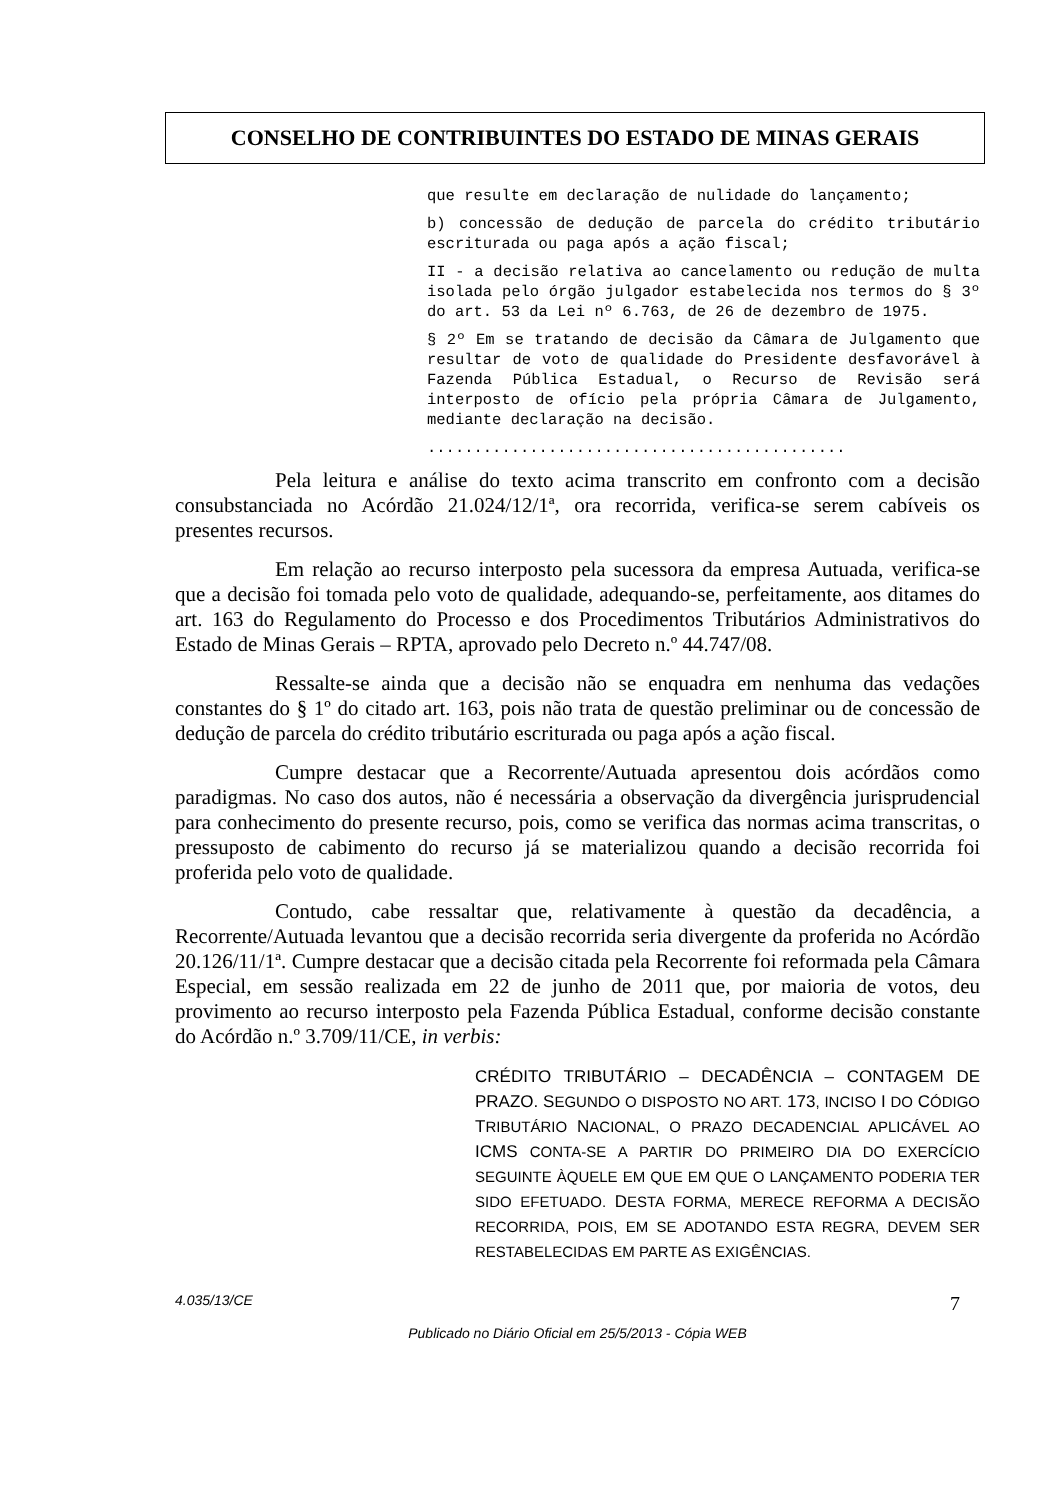CONSELHO DE CONTRIBUINTES DO ESTADO DE MINAS GERAIS
que resulte em declaração de nulidade do lançamento;
b) concessão de dedução de parcela do crédito tributário escriturada ou paga após a ação fiscal;
II - a decisão relativa ao cancelamento ou redução de multa isolada pelo órgão julgador estabelecida nos termos do § 3º do art. 53 da Lei nº 6.763, de 26 de dezembro de 1975.
§ 2º Em se tratando de decisão da Câmara de Julgamento que resultar de voto de qualidade do Presidente desfavorável à Fazenda Pública Estadual, o Recurso de Revisão será interposto de ofício pela própria Câmara de Julgamento, mediante declaração na decisão.
.............................................
Pela leitura e análise do texto acima transcrito em confronto com a decisão consubstanciada no Acórdão 21.024/12/1ª, ora recorrida, verifica-se serem cabíveis os presentes recursos.
Em relação ao recurso interposto pela sucessora da empresa Autuada, verifica-se que a decisão foi tomada pelo voto de qualidade, adequando-se, perfeitamente, aos ditames do art. 163 do Regulamento do Processo e dos Procedimentos Tributários Administrativos do Estado de Minas Gerais – RPTA, aprovado pelo Decreto n.º 44.747/08.
Ressalte-se ainda que a decisão não se enquadra em nenhuma das vedações constantes do § 1º do citado art. 163, pois não trata de questão preliminar ou de concessão de dedução de parcela do crédito tributário escriturada ou paga após a ação fiscal.
Cumpre destacar que a Recorrente/Autuada apresentou dois acórdãos como paradigmas. No caso dos autos, não é necessária a observação da divergência jurisprudencial para conhecimento do presente recurso, pois, como se verifica das normas acima transcritas, o pressuposto de cabimento do recurso já se materializou quando a decisão recorrida foi proferida pelo voto de qualidade.
Contudo, cabe ressaltar que, relativamente à questão da decadência, a Recorrente/Autuada levantou que a decisão recorrida seria divergente da proferida no Acórdão 20.126/11/1ª. Cumpre destacar que a decisão citada pela Recorrente foi reformada pela Câmara Especial, em sessão realizada em 22 de junho de 2011 que, por maioria de votos, deu provimento ao recurso interposto pela Fazenda Pública Estadual, conforme decisão constante do Acórdão n.º 3.709/11/CE, in verbis:
CRÉDITO TRIBUTÁRIO – DECADÊNCIA – CONTAGEM DE PRAZO. SEGUNDO O DISPOSTO NO ART. 173, INCISO I DO CÓDIGO TRIBUTÁRIO NACIONAL, O PRAZO DECADENCIAL APLICÁVEL AO ICMS CONTA-SE A PARTIR DO PRIMEIRO DIA DO EXERCÍCIO SEGUINTE ÀQUELE EM QUE EM QUE O LANÇAMENTO PODERIA TER SIDO EFETUADO. DESTA FORMA, MERECE REFORMA A DECISÃO RECORRIDA, POIS, EM SE ADOTANDO ESTA REGRA, DEVEM SER RESTABELECIDAS EM PARTE AS EXIGÊNCIAS.
4.035/13/CE 7
Publicado no Diário Oficial em 25/5/2013 - Cópia WEB